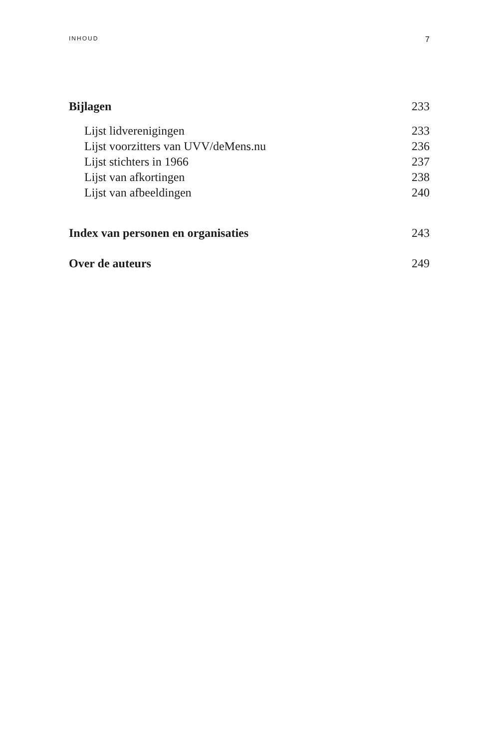INHOUD 7
Bijlagen 233
Lijst lidverenigingen 233
Lijst voorzitters van UVV/deMens.nu 236
Lijst stichters in 1966 237
Lijst van afkortingen 238
Lijst van afbeeldingen 240
Index van personen en organisaties 243
Over de auteurs 249